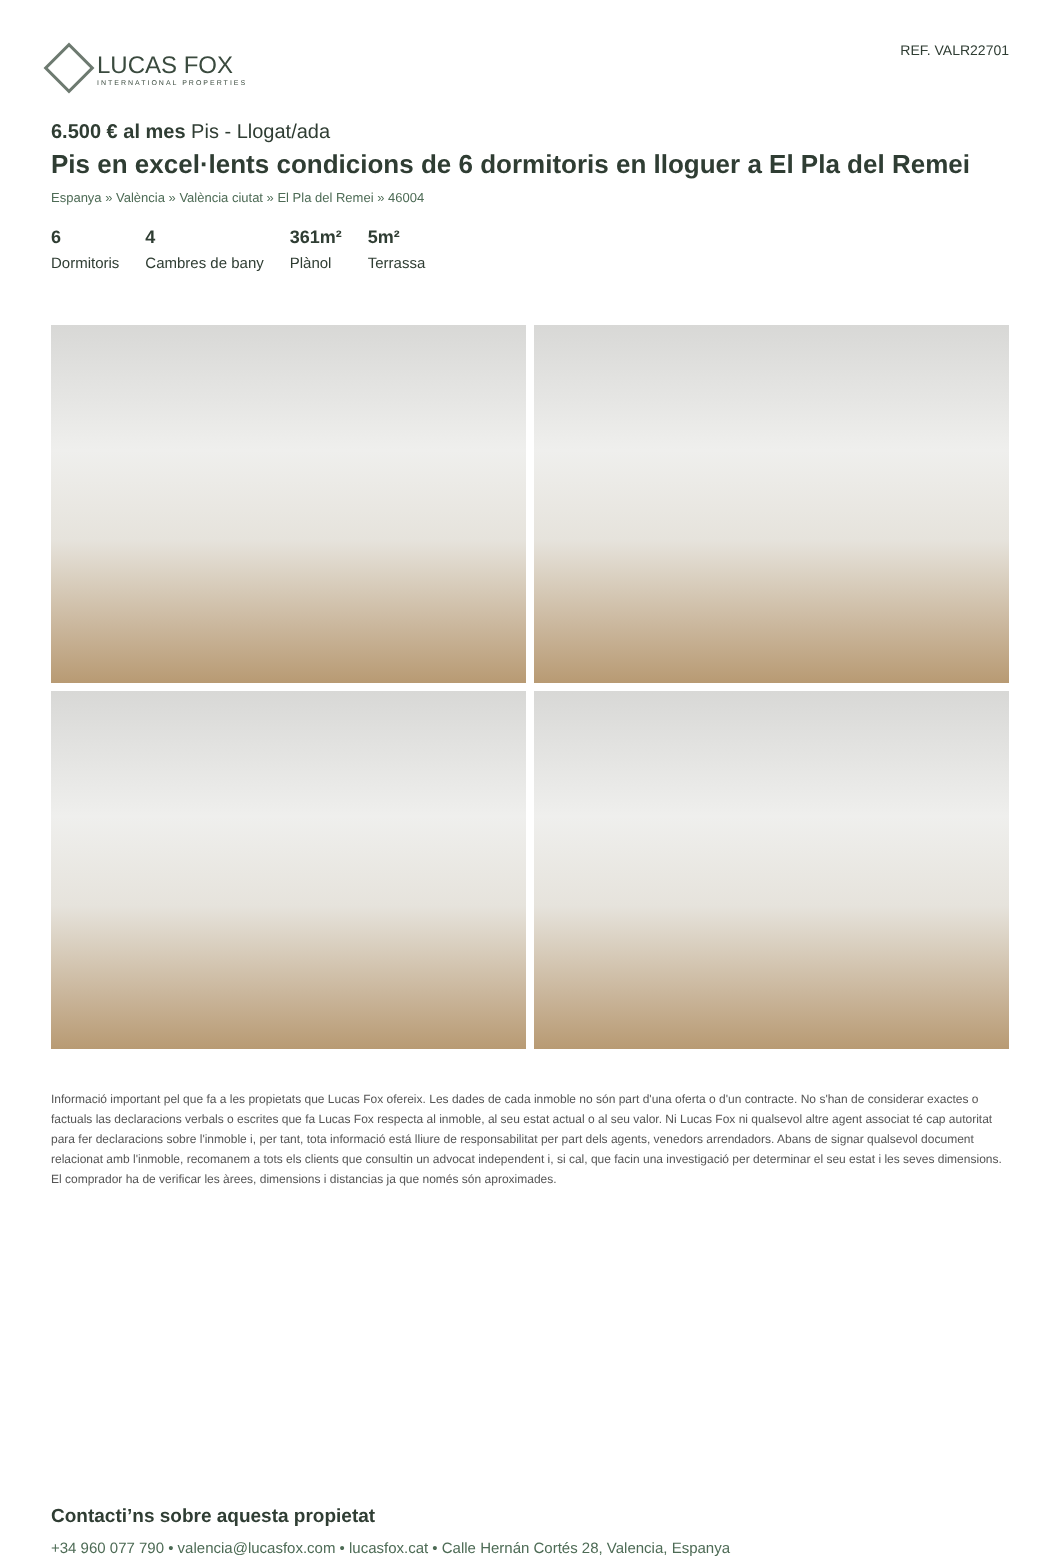LUCAS FOX
INTERNATIONAL PROPERTIES
REF. VALR22701
6.500 € al mes Pis - Llogat/ada
Pis en excel·lents condicions de 6 dormitoris en lloguer a El Pla del Remei
Espanya » València » València ciutat » El Pla del Remei » 46004
6
Dormitoris
4
Cambres de bany
361m²
Plànol
5m²
Terrassa
Informació important pel que fa a les propietats que Lucas Fox ofereix. Les dades de cada inmoble no són part d'una oferta o d'un contracte. No s'han de considerar exactes o factuals las declaracions verbals o escrites que fa Lucas Fox respecta al inmoble, al seu estat actual o al seu valor. Ni Lucas Fox ni qualsevol altre agent associat té cap autoritat para fer declaracions sobre l'inmoble i, per tant, tota informació está lliure de responsabilitat per part dels agents, venedors arrendadors. Abans de signar qualsevol document relacionat amb l'inmoble, recomanem a tots els clients que consultin un advocat independent i, si cal, que facin una investigació per determinar el seu estat i les seves dimensions. El comprador ha de verificar les àrees, dimensions i distancias ja que només són aproximades.
Contacti’ns sobre aquesta propietat
+34 960 077 790 • valencia@lucasfox.com • lucasfox.cat • Calle Hernán Cortés 28, Valencia, Espanya